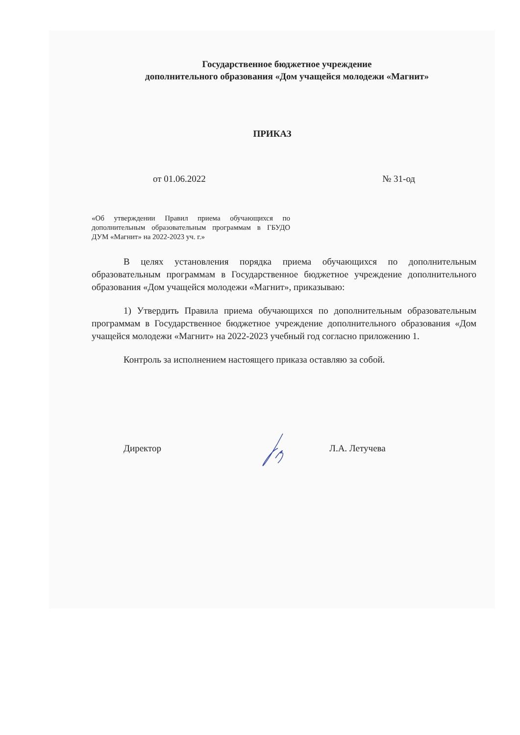Государственное бюджетное учреждение
дополнительного образования «Дом учащейся молодежи «Магнит»
ПРИКАЗ
от 01.06.2022 № 31-од
«Об утверждении Правил приема обучающихся по дополнительным образовательным программам в ГБУДО ДУМ «Магнит» на 2022-2023 уч. г.»
В целях установления порядка приема обучающихся по дополнительным образовательным программам в Государственное бюджетное учреждение дополнительного образования «Дом учащейся молодежи «Магнит», приказываю:
1) Утвердить Правила приема обучающихся по дополнительным образовательным программам в Государственное бюджетное учреждение дополнительного образования «Дом учащейся молодежи «Магнит» на 2022-2023 учебный год согласно приложению 1.
Контроль за исполнением настоящего приказа оставляю за собой.
Директор Л.А. Летучева